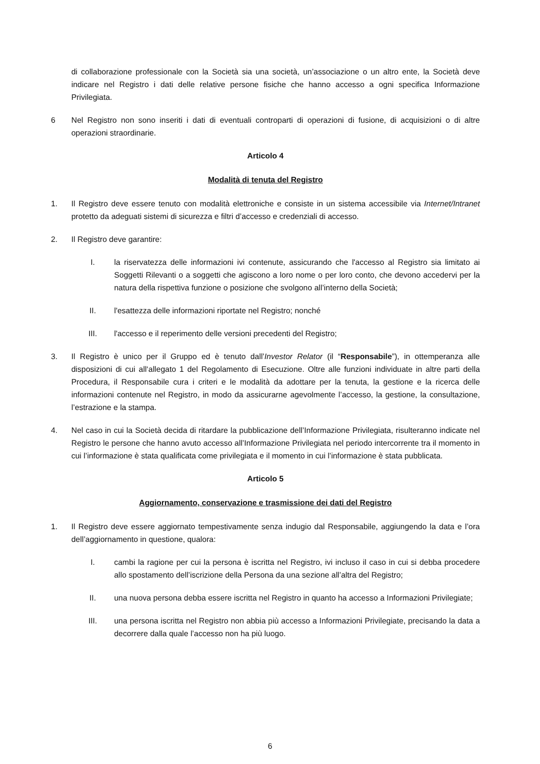di collaborazione professionale con la Società sia una società, un’associazione o un altro ente, la Società deve indicare nel Registro i dati delle relative persone fisiche che hanno accesso a ogni specifica Informazione Privilegiata.
6 Nel Registro non sono inseriti i dati di eventuali controparti di operazioni di fusione, di acquisizioni o di altre operazioni straordinarie.
Articolo 4
Modalità di tenuta del Registro
1. Il Registro deve essere tenuto con modalità elettroniche e consiste in un sistema accessibile via Internet/Intranet protetto da adeguati sistemi di sicurezza e filtri d’accesso e credenziali di accesso.
2. Il Registro deve garantire:
I. la riservatezza delle informazioni ivi contenute, assicurando che l'accesso al Registro sia limitato ai Soggetti Rilevanti o a soggetti che agiscono a loro nome o per loro conto, che devono accedervi per la natura della rispettiva funzione o posizione che svolgono all’interno della Società;
II. l'esattezza delle informazioni riportate nel Registro; nonché
III. l'accesso e il reperimento delle versioni precedenti del Registro;
3. Il Registro è unico per il Gruppo ed è tenuto dall’Investor Relator (il “Responsabile”), in ottemperanza alle disposizioni di cui all‘allegato 1 del Regolamento di Esecuzione. Oltre alle funzioni individuate in altre parti della Procedura, il Responsabile cura i criteri e le modalità da adottare per la tenuta, la gestione e la ricerca delle informazioni contenute nel Registro, in modo da assicurarne agevolmente l’accesso, la gestione, la consultazione, l’estrazione e la stampa.
4. Nel caso in cui la Società decida di ritardare la pubblicazione dell’Informazione Privilegiata, risulteranno indicate nel Registro le persone che hanno avuto accesso all’Informazione Privilegiata nel periodo intercorrente tra il momento in cui l’informazione è stata qualificata come privilegiata e il momento in cui l’informazione è stata pubblicata.
Articolo 5
Aggiornamento, conservazione e trasmissione dei dati del Registro
1. Il Registro deve essere aggiornato tempestivamente senza indugio dal Responsabile, aggiungendo la data e l’ora dell’aggiornamento in questione, qualora:
I. cambi la ragione per cui la persona è iscritta nel Registro, ivi incluso il caso in cui si debba procedere allo spostamento dell’iscrizione della Persona da una sezione all’altra del Registro;
II. una nuova persona debba essere iscritta nel Registro in quanto ha accesso a Informazioni Privilegiate;
III. una persona iscritta nel Registro non abbia più accesso a Informazioni Privilegiate, precisando la data a decorrere dalla quale l’accesso non ha più luogo.
6